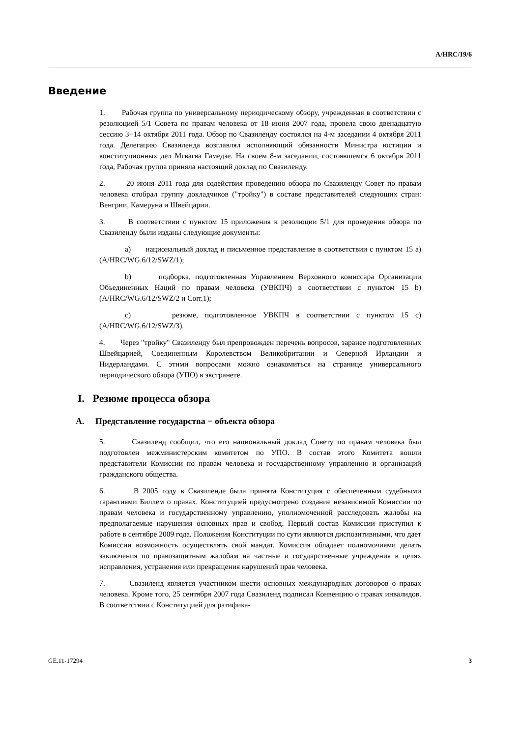A/HRC/19/6
Введение
1. Рабочая группа по универсальному периодическому обзору, учрежденная в соответствии с резолюцией 5/1 Совета по правам человека от 18 июня 2007 года, провела свою двенадцатую сессию 3−14 октября 2011 года. Обзор по Свазиленду состоялся на 4-м заседании 4 октября 2011 года. Делегацию Свазиленда возглавлял исполняющий обязанности Министра юстиции и конституционных дел Мгвагва Гамедзе. На своем 8-м заседании, состоявшемся 6 октября 2011 года, Рабочая группа приняла настоящий доклад по Свазиленду.
2. 20 июня 2011 года для содействия проведению обзора по Свазиленду Совет по правам человека отобрал группу докладчиков ("тройку") в составе представителей следующих стран: Венгрии, Камеруна и Швейцарии.
3. В соответствии с пунктом 15 приложения к резолюции 5/1 для проведения обзора по Свазиленду были изданы следующие документы:
a) национальный доклад и письменное представление в соответствии с пунктом 15 а) (A/HRC/WG.6/12/SWZ/1);
b) подборка, подготовленная Управлением Верховного комиссара Организации Объединенных Наций по правам человека (УВКПЧ) в соответствии с пунктом 15 b) (A/HRC/WG.6/12/SWZ/2 и Corr.1);
c) резюме, подготовленное УВКПЧ в соответствии с пунктом 15 c) (A/HRC/WG.6/12/SWZ/3).
4. Через "тройку" Свазиленду был препровожден перечень вопросов, заранее подготовленных Швейцарией, Соединенным Королевством Великобритании и Северной Ирландии и Нидерландами. С этими вопросами можно ознакомиться на странице универсального периодического обзора (УПО) в экстранете.
I. Резюме процесса обзора
A. Представление государства − объекта обзора
5. Свазиленд сообщил, что его национальный доклад Совету по правам человека был подготовлен межминистерским комитетом по УПО. В состав этого Комитета вошли представители Комиссии по правам человека и государственному управлению и организаций гражданского общества.
6. В 2005 году в Свазиленде была принята Конституция с обеспеченным судебными гарантиями Биллем о правах. Конституцией предусмотрено создание независимой Комиссии по правам человека и государственному управлению, уполномоченной расследовать жалобы на предполагаемые нарушения основных прав и свобод. Первый состав Комиссии приступил к работе в сентябре 2009 года. Положения Конституции по сути являются диспозитивными, что дает Комиссии возможность осуществлять свой мандат. Комиссия обладает полномочиями делать заключения по правозащитным жалобам на частные и государственные учреждения в целях исправления, устранения или прекращения нарушений прав человека.
7. Свазиленд является участником шести основных международных договоров о правах человека. Кроме того, 25 сентября 2007 года Свазиленд подписал Конвенцию о правах инвалидов. В соответствии с Конституцией для ратифика-
GE.11-17294 3